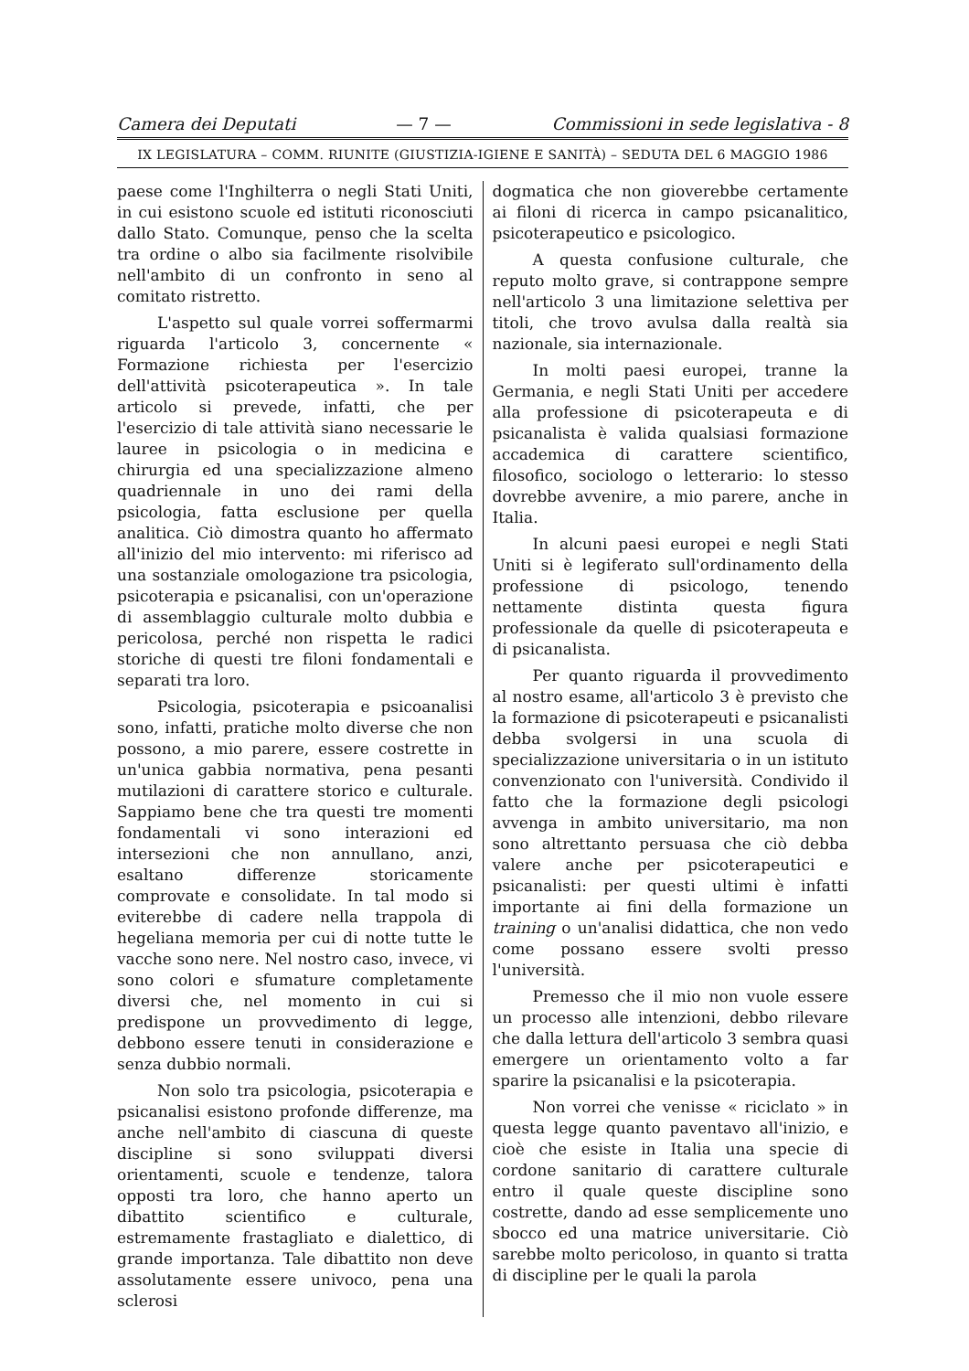Camera dei Deputati — 7 — Commissioni in sede legislativa - 8
IX LEGISLATURA – COMM. RIUNITE (GIUSTIZIA-IGIENE E SANITÀ) – SEDUTA DEL 6 MAGGIO 1986
paese come l'Inghilterra o negli Stati Uniti, in cui esistono scuole ed istituti riconosciuti dallo Stato. Comunque, penso che la scelta tra ordine o albo sia facilmente risolvibile nell'ambito di un confronto in seno al comitato ristretto.
L'aspetto sul quale vorrei soffermarmi riguarda l'articolo 3, concernente « Formazione richiesta per l'esercizio dell'attività psicoterapeutica ». In tale articolo si prevede, infatti, che per l'esercizio di tale attività siano necessarie le lauree in psicologia o in medicina e chirurgia ed una specializzazione almeno quadriennale in uno dei rami della psicologia, fatta esclusione per quella analitica. Ciò dimostra quanto ho affermato all'inizio del mio intervento: mi riferisco ad una sostanziale omologazione tra psicologia, psicoterapia e psicanalisi, con un'operazione di assemblaggio culturale molto dubbia e pericolosa, perché non rispetta le radici storiche di questi tre filoni fondamentali e separati tra loro.
Psicologia, psicoterapia e psicoanalisi sono, infatti, pratiche molto diverse che non possono, a mio parere, essere costrette in un'unica gabbia normativa, pena pesanti mutilazioni di carattere storico e culturale. Sappiamo bene che tra questi tre momenti fondamentali vi sono interazioni ed intersezioni che non annullano, anzi, esaltano differenze storicamente comprovate e consolidate. In tal modo si eviterebbe di cadere nella trappola di hegeliana memoria per cui di notte tutte le vacche sono nere. Nel nostro caso, invece, vi sono colori e sfumature completamente diversi che, nel momento in cui si predispone un provvedimento di legge, debbono essere tenuti in considerazione e senza dubbio normali.
Non solo tra psicologia, psicoterapia e psicanalisi esistono profonde differenze, ma anche nell'ambito di ciascuna di queste discipline si sono sviluppati diversi orientamenti, scuole e tendenze, talora opposti tra loro, che hanno aperto un dibattito scientifico e culturale, estremamente frastagliato e dialettico, di grande importanza. Tale dibattito non deve assolutamente essere univoco, pena una sclerosi
dogmatica che non gioverebbe certamente ai filoni di ricerca in campo psicanalitico, psicoterapeutico e psicologico.
A questa confusione culturale, che reputo molto grave, si contrappone sempre nell'articolo 3 una limitazione selettiva per titoli, che trovo avulsa dalla realtà sia nazionale, sia internazionale.
In molti paesi europei, tranne la Germania, e negli Stati Uniti per accedere alla professione di psicoterapeuta e di psicanalista è valida qualsiasi formazione accademica di carattere scientifico, filosofico, sociologo o letterario: lo stesso dovrebbe avvenire, a mio parere, anche in Italia.
In alcuni paesi europei e negli Stati Uniti si è legiferato sull'ordinamento della professione di psicologo, tenendo nettamente distinta questa figura professionale da quelle di psicoterapeuta e di psicanalista.
Per quanto riguarda il provvedimento al nostro esame, all'articolo 3 è previsto che la formazione di psicoterapeuti e psicanalisti debba svolgersi in una scuola di specializzazione universitaria o in un istituto convenzionato con l'università. Condivido il fatto che la formazione degli psicologi avvenga in ambito universitario, ma non sono altrettanto persuasa che ciò debba valere anche per psicoterapeutici e psicanalisti: per questi ultimi è infatti importante ai fini della formazione un training o un'analisi didattica, che non vedo come possano essere svolti presso l'università.
Premesso che il mio non vuole essere un processo alle intenzioni, debbo rilevare che dalla lettura dell'articolo 3 sembra quasi emergere un orientamento volto a far sparire la psicanalisi e la psicoterapia.
Non vorrei che venisse « riciclato » in questa legge quanto paventavo all'inizio, e cioè che esiste in Italia una specie di cordone sanitario di carattere culturale entro il quale queste discipline sono costrette, dando ad esse semplicemente uno sbocco ed una matrice universitarie. Ciò sarebbe molto pericoloso, in quanto si tratta di discipline per le quali la parola